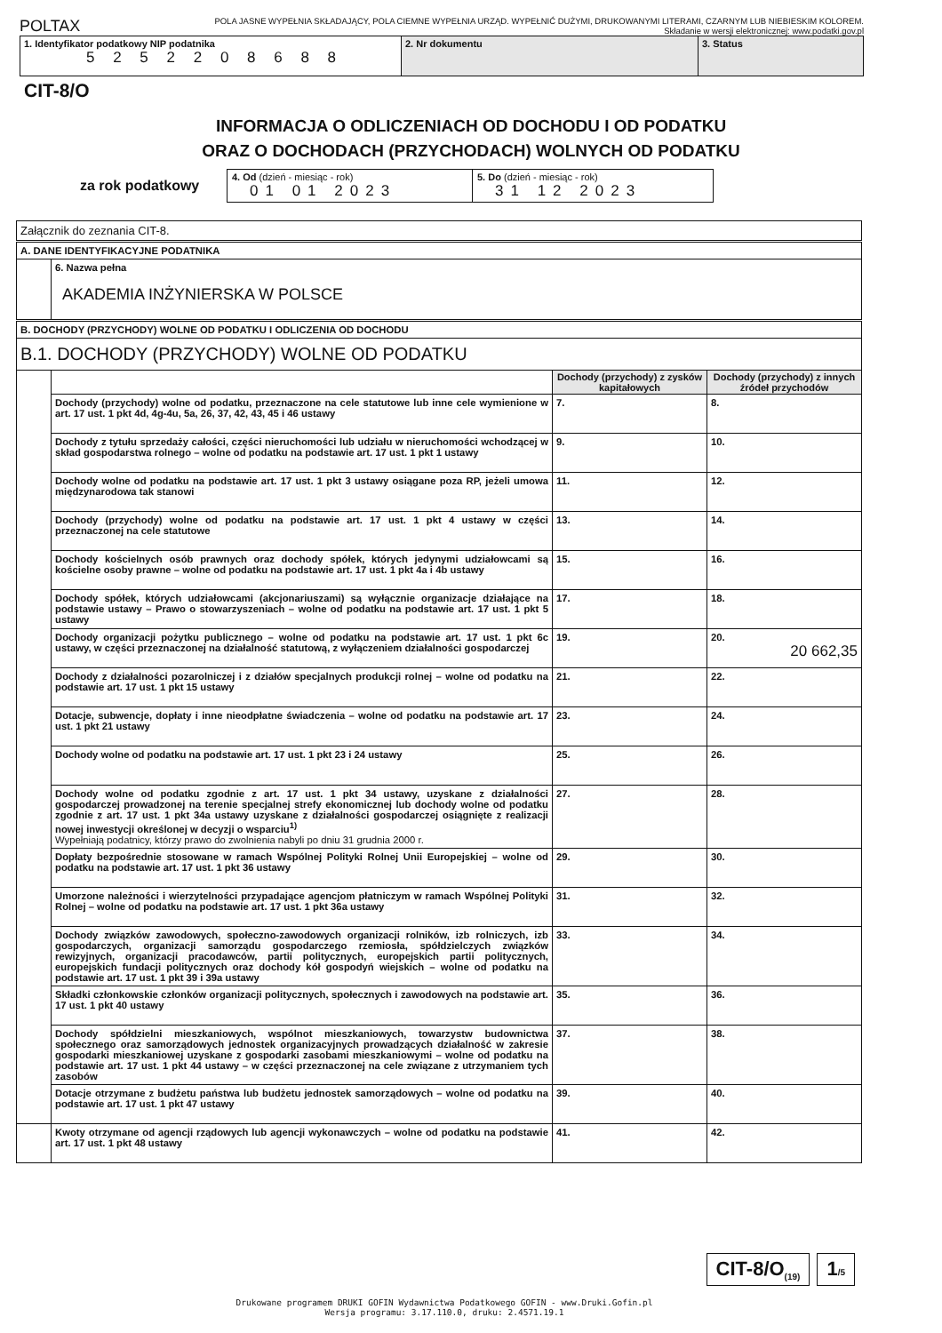POLTAX POLA JASNE WYPEŁNIA SKŁADAJĄCY, POLA CIEMNE WYPEŁNIA URZĄD. WYPEŁNIĆ DUŻYMI, DRUKOWANYMI LITERAMI, CZARNYM LUB NIEBIESKIM KOLOREM.
Składanie w wersji elektronicznej: www.podatki.gov.pl
| 1. Identyfikator podatkowy NIP podatnika 5 2 5 2 2 0 8 6 8 8 | 2. Nr dokumentu | 3. Status |
CIT-8/O
INFORMACJA O ODLICZENIACH OD DOCHODU I OD PODATKU
ORAZ O DOCHODACH (PRZYCHODACH) WOLNYCH OD PODATKU
za rok podatkowy
| 4. Od (dzień - miesiąc - rok) 01 01 2023 | 5. Do (dzień - miesiąc - rok) 31 12 2023 |
| Załącznik do zeznania CIT-8. | | | |
| A. DANE IDENTYFIKACYJNE PODATNIKA | | | |
| | 6. Nazwa pełna AKADEMIA INŻYNIERSKA W POLSCE | | |
| B. DOCHODY (PRZYCHODY) WOLNE OD PODATKU I ODLICZENIA OD DOCHODU | | | |
| B.1. DOCHODY (PRZYCHODY) WOLNE OD PODATKU | | | |
| | | Dochody (przychody) z zysków kapitałowych | Dochody (przychody) z innych źródeł przychodów |
| | Dochody (przychody) wolne od podatku, przeznaczone na cele statutowe lub inne cele wymienione w art. 17 ust. 1 pkt 4d, 4g-4u, 5a, 26, 37, 42, 43, 45 i 46 ustawy | 7. | 8. |
| | Dochody z tytułu sprzedaży całości, części nieruchomości lub udziału w nieruchomości wchodzącej w skład gospodarstwa rolnego – wolne od podatku na podstawie art. 17 ust. 1 pkt 1 ustawy | 9. | 10. |
| | Dochody wolne od podatku na podstawie art. 17 ust. 1 pkt 3 ustawy osiągane poza RP, jeżeli umowa międzynarodowa tak stanowi | 11. | 12. |
| | Dochody (przychody) wolne od podatku na podstawie art. 17 ust. 1 pkt 4 ustawy w części przeznaczonej na cele statutowe | 13. | 14. |
| | Dochody kościelnych osób prawnych oraz dochody spółek, których jedynymi udziałowcami są kościelne osoby prawne – wolne od podatku na podstawie art. 17 ust. 1 pkt 4a i 4b ustawy | 15. | 16. |
| | Dochody spółek, których udziałowcami (akcjonariuszami) są wyłącznie organizacje działające na podstawie ustawy – Prawo o stowarzyszeniach – wolne od podatku na podstawie art. 17 ust. 1 pkt 5 ustawy | 17. | 18. |
| | Dochody organizacji pożytku publicznego – wolne od podatku na podstawie art. 17 ust. 1 pkt 6c ustawy, w części przeznaczonej na działalność statutową, z wyłączeniem działalności gospodarczej | 19. | 20. 20 662,35 |
| | Dochody z działalności pozarolniczej i z działów specjalnych produkcji rolnej – wolne od podatku na podstawie art. 17 ust. 1 pkt 15 ustawy | 21. | 22. |
| | Dotacje, subwencje, dopłaty i inne nieodpłatne świadczenia – wolne od podatku na podstawie art. 17 ust. 1 pkt 21 ustawy | 23. | 24. |
| | Dochody wolne od podatku na podstawie art. 17 ust. 1 pkt 23 i 24 ustawy | 25. | 26. |
| | Dochody wolne od podatku zgodnie z art. 17 ust. 1 pkt 34 ustawy, uzyskane z działalności gospodarczej prowadzonej na terenie specjalnej strefy ekonomicznej lub dochody wolne od podatku zgodnie z art. 17 ust. 1 pkt 34a ustawy uzyskane z działalności gospodarczej osiągnięte z realizacji nowej inwestycji określonej w decyzji o wsparciu<sup>1)</sup> Wypełniają podatnicy, którzy prawo do zwolnienia nabyli po dniu 31 grudnia 2000 r. | 27. | 28. |
| | Dopłaty bezpośrednie stosowane w ramach Wspólnej Polityki Rolnej Unii Europejskiej – wolne od podatku na podstawie art. 17 ust. 1 pkt 36 ustawy | 29. | 30. |
| | Umorzone należności i wierzytelności przypadające agencjom płatniczym w ramach Wspólnej Polityki Rolnej – wolne od podatku na podstawie art. 17 ust. 1 pkt 36a ustawy | 31. | 32. |
| | Dochody związków zawodowych, społeczno-zawodowych organizacji rolników, izb rolniczych, izb gospodarczych, organizacji samorządu gospodarczego rzemiosła, spółdzielczych związków rewizyjnych, organizacji pracodawców, partii politycznych, europejskich partii politycznych, europejskich fundacji politycznych oraz dochody kół gospodyń wiejskich – wolne od podatku na podstawie art. 17 ust. 1 pkt 39 i 39a ustawy | 33. | 34. |
| | Składki członkowskie członków organizacji politycznych, społecznych i zawodowych na podstawie art. 17 ust. 1 pkt 40 ustawy | 35. | 36. |
| | Dochody spółdzielni mieszkaniowych, wspólnot mieszkaniowych, towarzystw budownictwa społecznego oraz samorządowych jednostek organizacyjnych prowadzących działalność w zakresie gospodarki mieszkaniowej uzyskane z gospodarki zasobami mieszkaniowymi – wolne od podatku na podstawie art. 17 ust. 1 pkt 44 ustawy – w części przeznaczonej na cele związane z utrzymaniem tych zasobów | 37. | 38. |
| | Dotacje otrzymane z budżetu państwa lub budżetu jednostek samorządowych – wolne od podatku na podstawie art. 17 ust. 1 pkt 47 ustawy | 39. | 40. |
| | Kwoty otrzymane od agencji rządowych lub agencji wykonawczych – wolne od podatku na podstawie art. 17 ust. 1 pkt 48 ustawy | 41. | 42. |
CIT-8/O<sub>(19)</sub>
1/5
Drukowane programem DRUKI GOFIN Wydawnictwa Podatkowego GOFIN - www.Druki.Gofin.pl
Wersja programu: 3.17.110.0, druku: 2.4571.19.1